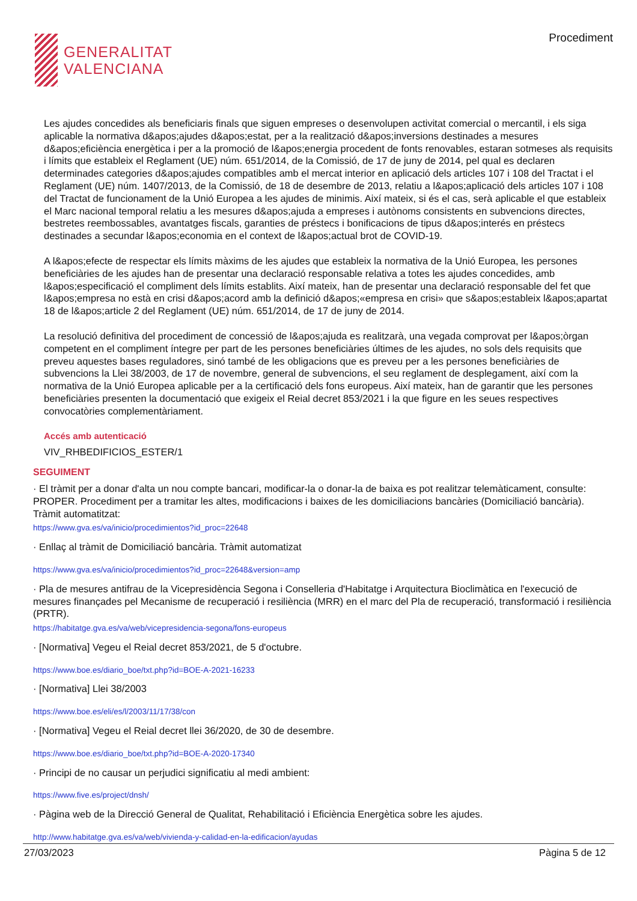GENERALITAT
VALENCIANA
Procediment
Les ajudes concedides als beneficiaris finals que siguen empreses o desenvolupen activitat comercial o mercantil, i els siga aplicable la normativa d&apos;ajudes d&apos;estat, per a la realització d&apos;inversions destinades a mesures d&apos;eficiència energètica i per a la promoció de l&apos;energia procedent de fonts renovables, estaran sotmeses als requisits i límits que estableix el Reglament (UE) núm. 651/2014, de la Comissió, de 17 de juny de 2014, pel qual es declaren determinades categories d&apos;ajudes compatibles amb el mercat interior en aplicació dels articles 107 i 108 del Tractat i el Reglament (UE) núm. 1407/2013, de la Comissió, de 18 de desembre de 2013, relatiu a l&apos;aplicació dels articles 107 i 108 del Tractat de funcionament de la Unió Europea a les ajudes de minimis. Així mateix, si és el cas, serà aplicable el que estableix el Marc nacional temporal relatiu a les mesures d&apos;ajuda a empreses i autònoms consistents en subvencions directes, bestretes reembossables, avantatges fiscals, garanties de préstecs i bonificacions de tipus d&apos;interés en préstecs destinades a secundar l&apos;economia en el context de l&apos;actual brot de COVID-19.
A l&apos;efecte de respectar els límits màxims de les ajudes que estableix la normativa de la Unió Europea, les persones beneficiàries de les ajudes han de presentar una declaració responsable relativa a totes les ajudes concedides, amb l&apos;especificació el compliment dels límits establits. Així mateix, han de presentar una declaració responsable del fet que l&apos;empresa no està en crisi d&apos;acord amb la definició d&apos;«empresa en crisi» que s&apos;estableix l&apos;apartat 18 de l&apos;article 2 del Reglament (UE) núm. 651/2014, de 17 de juny de 2014.
La resolució definitiva del procediment de concessió de l&apos;ajuda es realitzarà, una vegada comprovat per l&apos;òrgan competent en el compliment íntegre per part de les persones beneficiàries últimes de les ajudes, no sols dels requisits que preveu aquestes bases reguladores, sinó també de les obligacions que es preveu per a les persones beneficiàries de subvencions la Llei 38/2003, de 17 de novembre, general de subvencions, el seu reglament de desplegament, així com la normativa de la Unió Europea aplicable per a la certificació dels fons europeus. Així mateix, han de garantir que les persones beneficiàries presenten la documentació que exigeix el Reial decret 853/2021 i la que figure en les seues respectives convocatòries complementàriament.
Accés amb autenticació
VIV_RHBEDIFICIOS_ESTER/1
SEGUIMENT
· El tràmit per a donar d'alta un nou compte bancari, modificar-la o donar-la de baixa es pot realitzar telemàticament, consulte: PROPER. Procediment per a tramitar les altes, modificacions i baixes de les domiciliacions bancàries (Domiciliació bancària). Tràmit automatitzat:
https://www.gva.es/va/inicio/procedimientos?id_proc=22648
· Enllaç al tràmit de Domiciliació bancària. Tràmit automatizat
https://www.gva.es/va/inicio/procedimientos?id_proc=22648&version=amp
· Pla de mesures antifrau de la Vicepresidència Segona i Conselleria d'Habitatge i Arquitectura Bioclimàtica en l'execució de mesures finançades pel Mecanisme de recuperació i resiliència (MRR) en el marc del Pla de recuperació, transformació i resiliència (PRTR).
https://habitatge.gva.es/va/web/vicepresidencia-segona/fons-europeus
· [Normativa] Vegeu el Reial decret 853/2021, de 5 d'octubre.
https://www.boe.es/diario_boe/txt.php?id=BOE-A-2021-16233
· [Normativa] Llei 38/2003
https://www.boe.es/eli/es/l/2003/11/17/38/con
· [Normativa] Vegeu el Reial decret llei 36/2020, de 30 de desembre.
https://www.boe.es/diario_boe/txt.php?id=BOE-A-2020-17340
· Principi de no causar un perjudici significatiu al medi ambient:
https://www.five.es/project/dnsh/
· Pàgina web de la Direcció General de Qualitat, Rehabilitació i Eficiència Energètica sobre les ajudes.
http://www.habitatge.gva.es/va/web/vivienda-y-calidad-en-la-edificacion/ayudas
27/03/2023 Pàgina 5 de 12